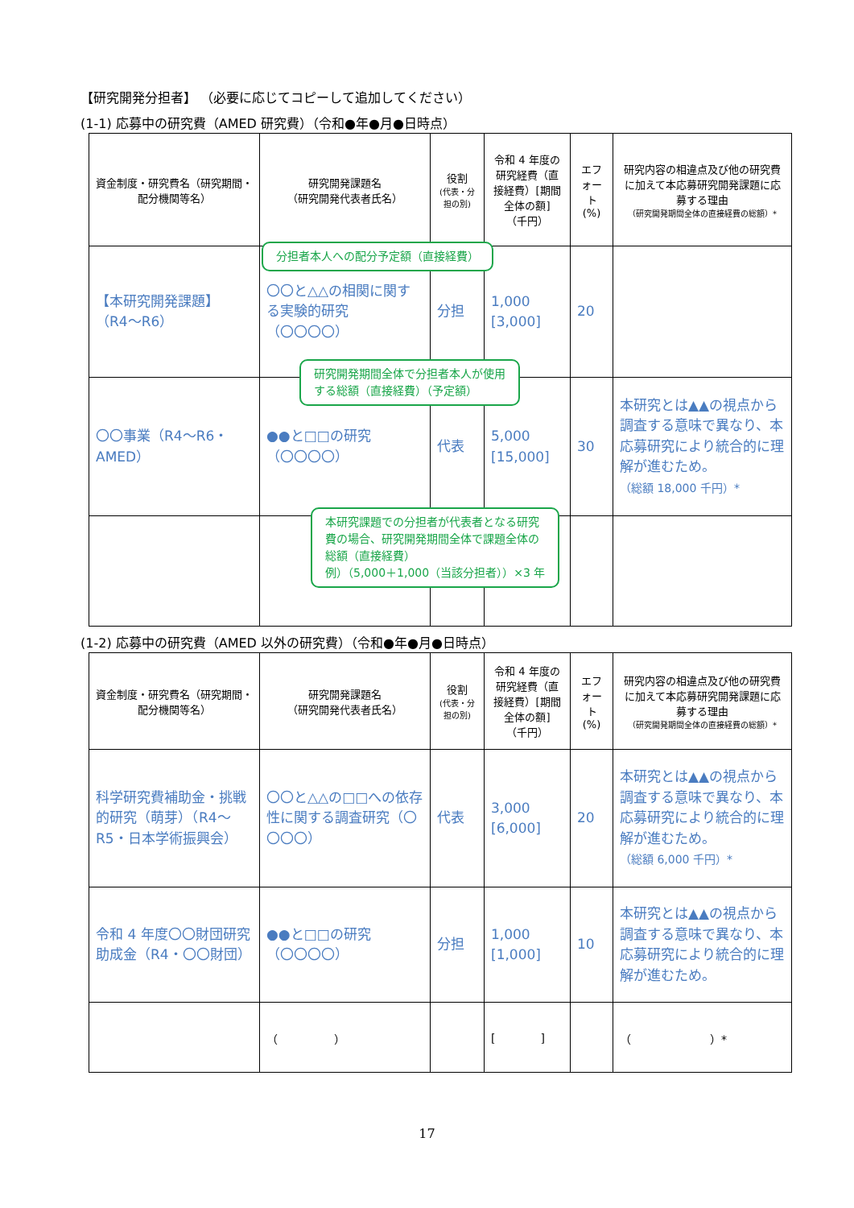【研究開発分担者】 （必要に応じてコピーして追加してください）
(1-1) 応募中の研究費（AMED 研究費）（令和●年●月●日時点）
| 資金制度・研究費名（研究期間・配分機関等名） | 研究開発課題名 （研究開発代表者氏名） | 役割 (代表・分担の別) | 令和 4 年度の研究経費（直接経費）[期間全体の額] （千円） | エフォート (%) | 研究内容の相違点及び他の研究費に加えて本応募研究開発課題に応募する理由 （研究開発期間全体の直接経費の総額）* |
| --- | --- | --- | --- | --- | --- |
| 【本研究開発課題】 （R4～R6） | 〇〇と△△の相関に関する実験的研究 （〇〇〇〇） | 分担 | 1,000 [3,000] | 20 | |
| 〇〇事業（R4～R6・AMED） | ●●と□□の研究 （〇〇〇〇） | 代表 | 5,000 [15,000] | 30 | 本研究とは▲▲の視点から調査する意味で異なり、本応募研究により統合的に理解が進むため。 （総額 18,000 千円）* |
分担者本人への配分予定額（直接経費）
研究開発期間全体で分担者本人が使用
する総額（直接経費）（予定額）
本研究課題での分担者が代表者となる研究
費の場合、研究開発期間全体で課題全体の
総額（直接経費）
例）（5,000＋1,000（当該分担者））×3 年
(1-2) 応募中の研究費（AMED 以外の研究費）（令和●年●月●日時点）
| 資金制度・研究費名（研究期間・配分機関等名） | 研究開発課題名 （研究開発代表者氏名） | 役割 (代表・分担の別) | 令和 4 年度の研究経費（直接経費）[期間全体の額] （千円） | エフォート (%) | 研究内容の相違点及び他の研究費に加えて本応募研究開発課題に応募する理由 （研究開発期間全体の直接経費の総額）* |
| --- | --- | --- | --- | --- | --- |
| 科学研究費補助金・挑戦的研究（萌芽）（R4～R5・日本学術振興会） | 〇〇と△△の□□への依存性に関する調査研究（〇〇〇〇） | 代表 | 3,000 [6,000] | 20 | 本研究とは▲▲の視点から調査する意味で異なり、本応募研究により統合的に理解が進むため。 （総額 6,000 千円）* |
| 令和 4 年度〇〇財団研究助成金（R4・〇〇財団） | ●●と□□の研究 （〇〇〇〇） | 分担 | 1,000 [1,000] | 10 | 本研究とは▲▲の視点から調査する意味で異なり、本応募研究により統合的に理解が進むため。 |
| | （ ） | | [ ] | | （ ）* |
17